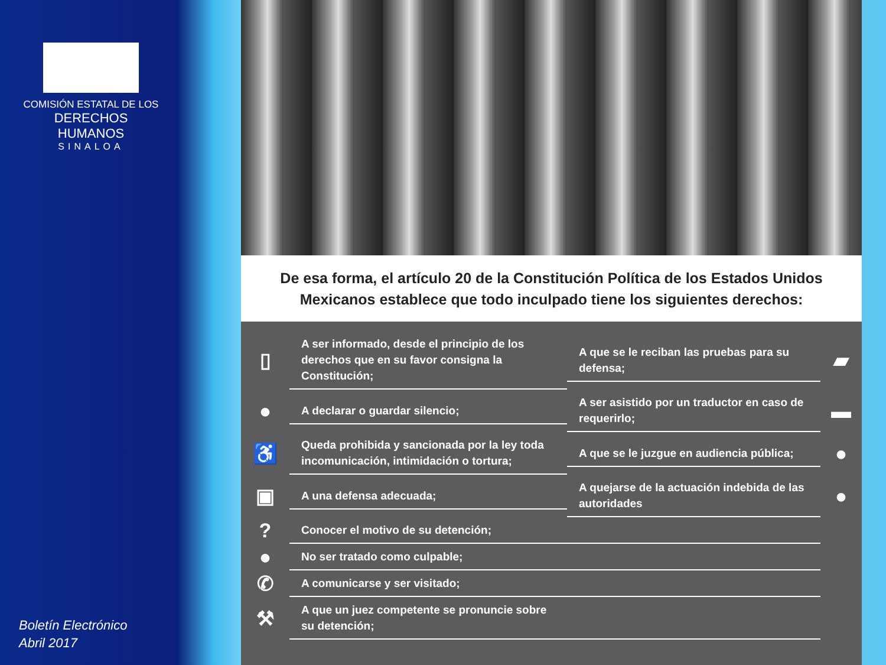COMISIÓN ESTATAL DE LOS
DERECHOS HUMANOS
SINALOA
Boletín Electrónico
Abril 2017
De esa forma, el artículo 20 de la Constitución Política de los Estados Unidos Mexicanos establece que todo inculpado tiene los siguientes derechos:
▯
A ser informado, desde el principio de los derechos que en su favor consigna la Constitución;
A que se le reciban las pruebas para su defensa;
▰
●
A declarar o guardar silencio;
A ser asistido por un traductor en caso de requerirlo;
▬
♿
Queda prohibida y sancionada por la ley toda incomunicación, intimidación o tortura;
A que se le juzgue en audiencia pública;
●
▣
A una defensa adecuada;
A quejarse de la actuación indebida de las autoridades
●
?
Conocer el motivo de su detención;
●
No ser tratado como culpable;
✆
A comunicarse y ser visitado;
⚒
A que un juez competente se pronuncie sobre
su detención;